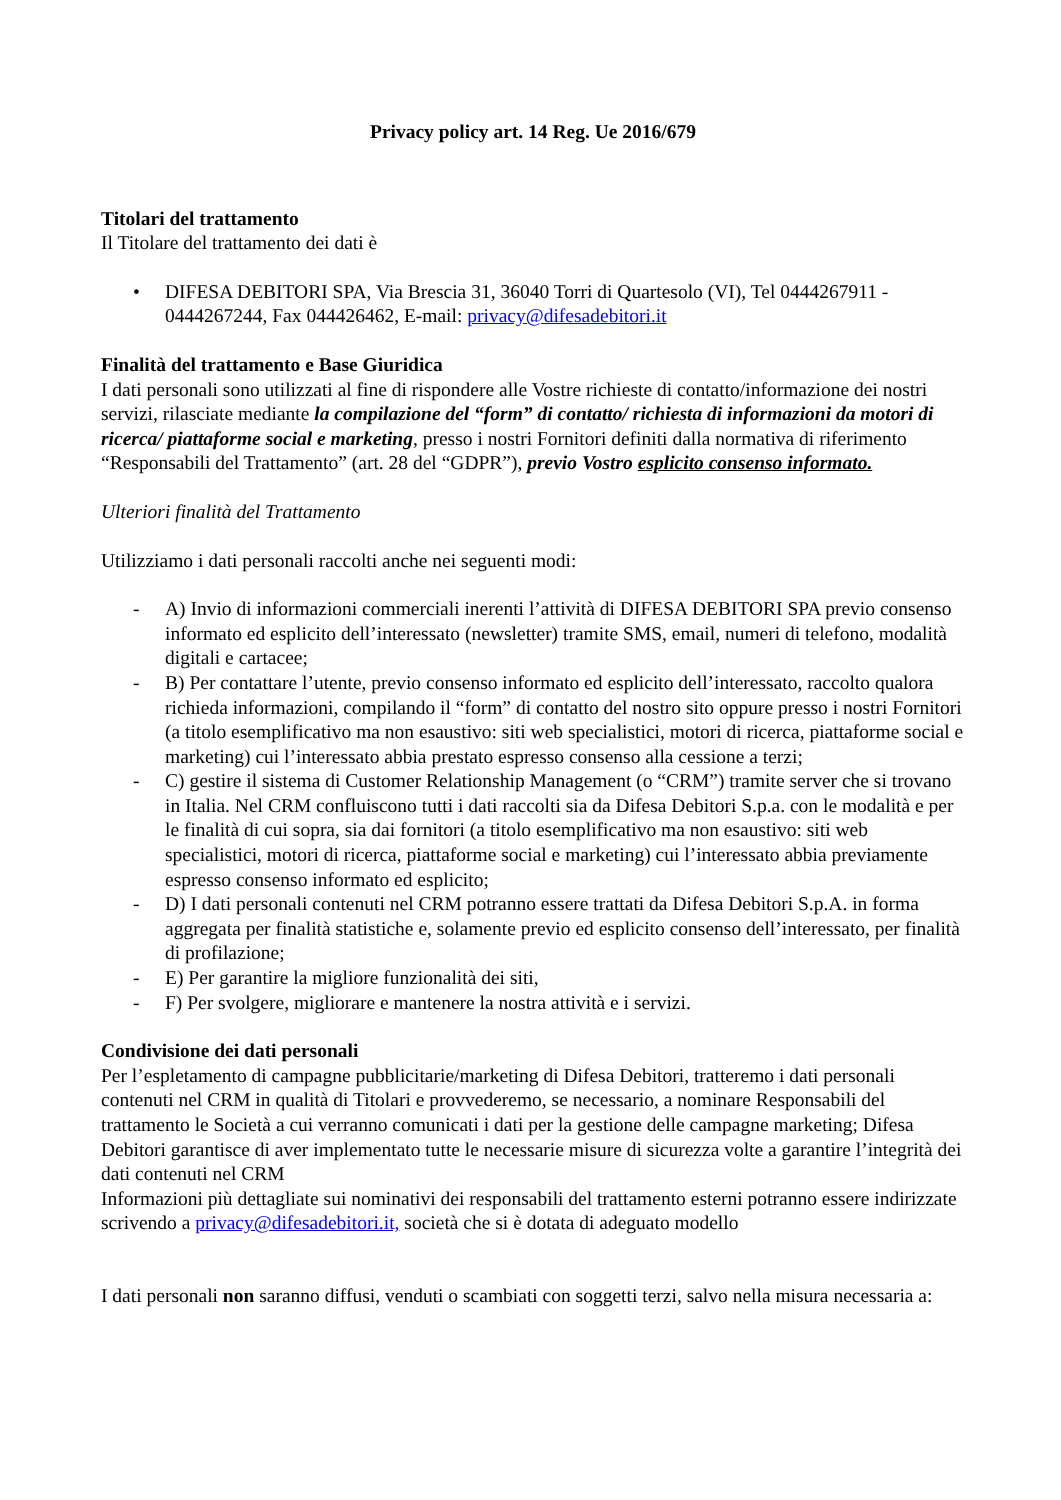Privacy policy art. 14 Reg. Ue 2016/679
Titolari del trattamento
Il Titolare del trattamento dei dati è
• DIFESA DEBITORI SPA, Via Brescia 31, 36040 Torri di Quartesolo (VI), Tel 0444267911 - 0444267244, Fax 044426462, E-mail: privacy@difesadebitori.it
Finalità del trattamento e Base Giuridica
I dati personali sono utilizzati al fine di rispondere alle Vostre richieste di contatto/informazione dei nostri servizi, rilasciate mediante la compilazione del “form” di contatto/ richiesta di informazioni da motori di ricerca/ piattaforme social e marketing, presso i nostri Fornitori definiti dalla normativa di riferimento “Responsabili del Trattamento” (art. 28 del “GDPR”), previo Vostro esplicito consenso informato.
Ulteriori finalità del Trattamento
Utilizziamo i dati personali raccolti anche nei seguenti modi:
- A) Invio di informazioni commerciali inerenti l’attività di DIFESA DEBITORI SPA previo consenso informato ed esplicito dell’interessato (newsletter) tramite SMS, email, numeri di telefono, modalità digitali e cartacee;
- B) Per contattare l’utente, previo consenso informato ed esplicito dell’interessato, raccolto qualora richieda informazioni, compilando il “form” di contatto del nostro sito oppure presso i nostri Fornitori (a titolo esemplificativo ma non esaustivo: siti web specialistici, motori di ricerca, piattaforme social e marketing) cui l’interessato abbia prestato espresso consenso alla cessione a terzi;
- C) gestire il sistema di Customer Relationship Management (o “CRM”) tramite server che si trovano in Italia. Nel CRM confluiscono tutti i dati raccolti sia da Difesa Debitori S.p.a. con le modalità e per le finalità di cui sopra, sia dai fornitori (a titolo esemplificativo ma non esaustivo: siti web specialistici, motori di ricerca, piattaforme social e marketing) cui l’interessato abbia previamente espresso consenso informato ed esplicito;
- D) I dati personali contenuti nel CRM potranno essere trattati da Difesa Debitori S.p.A. in forma aggregata per finalità statistiche e, solamente previo ed esplicito consenso dell’interessato, per finalità di profilazione;
- E) Per garantire la migliore funzionalità dei siti,
- F) Per svolgere, migliorare e mantenere la nostra attività e i servizi.
Condivisione dei dati personali
Per l’espletamento di campagne pubblicitarie/marketing di Difesa Debitori, tratteremo i dati personali contenuti nel CRM in qualità di Titolari e provvederemo, se necessario, a nominare Responsabili del trattamento le Società a cui verranno comunicati i dati per la gestione delle campagne marketing; Difesa Debitori garantisce di aver implementato tutte le necessarie misure di sicurezza volte a garantire l’integrità dei dati contenuti nel CRM
Informazioni più dettagliate sui nominativi dei responsabili del trattamento esterni potranno essere indirizzate scrivendo a privacy@difesadebitori.it, società che si è dotata di adeguato modello
I dati personali non saranno diffusi, venduti o scambiati con soggetti terzi, salvo nella misura necessaria a: